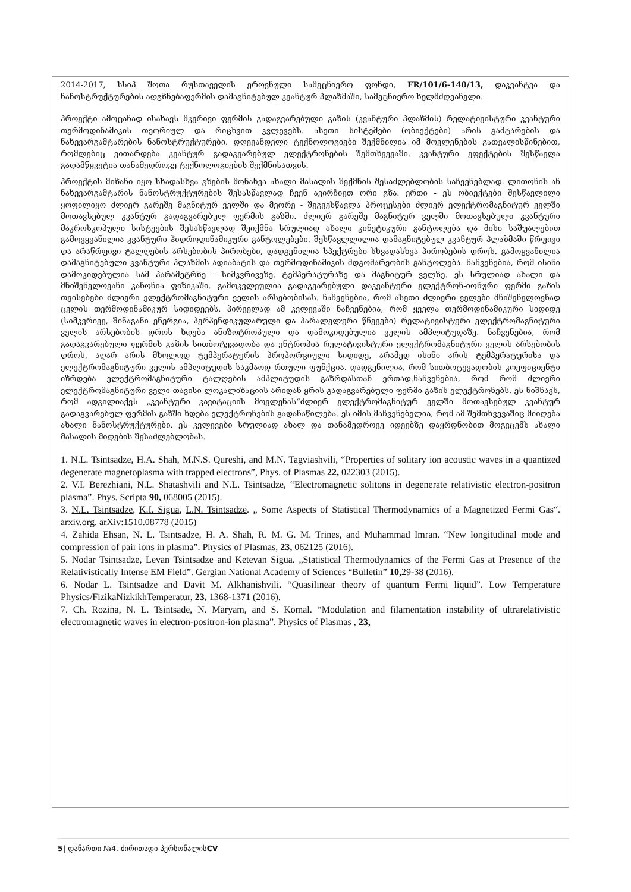2014-2017, სსიპ შოთა რუსთაველის ეროვნული სამეცნიერო ფონდი, FR/101/6-140/13, დაკვანტვა და ნანოსტრუქტურების აღგზნებაფერმის დამაგნიტებულ კვანტურ პლაზმაში, სამეცნიერო ხელმძღვანელი.
პროექტი ამოცანად ისახავს მკვრივი ფერმის გადაგვარებული გაზის (კვანტური პლაზმის) რელატივისტური კვანტური თერმოდინამიკის თეორიულ და რიცხვით კვლევებს. ასეთი სისტემები (ობიექტები) არის გამტარების და ნახევარგამტარების ნანოსტრუქტურები. დღევანდელი ტექნოლოგიები შექმნილია იმ მოვლენების გათვალისწინებით, რომლებიც ვითარდება კვანტურ გადაგვარებულ ელექტრონების შემთხვევაში. კვანტური ეფექტების შესწავლა გადამწყვეტია თანამედროვე ტექნოლოგიების შექმნისათვის.
პროექტის მიზანი იყო სხადასხვა გზების მონახვა ახალი მასალის შექმნის შესაძლებლობის საჩვენებლად. ლითონის ან ნახევარგამტარის ნანოსტრუქტურების შესასწავლად ჩვენ ავირჩიეთ ორი გზა. ერთი - ეს ობიექტები შესწავლილი ყოფილიყო ძლიერ გარეშე მაგნიტურ ველში და მეორე - შეგვესწავლა პროცესები ძლიერ ელექტრომაგნიტურ ველში მოთავსებულ კვანტურ გადაგვარებულ ფერმის გაზში. ძლიერ გარეშე მაგნიტურ ველში მოთავსებული კვანტური მაკროსკოპული სისტეების შესასწავლად შეიქმნა სრულიად ახალი კინეტიკური განტოლება და მისი საშუალებით გამოვყვანილია კვანტური ჰიდროდინამიკური განტოლებები. შესწავლლილია დამაგნიტებულ კვანტურ პლაზმაში წრფივი და არაწრფივი ტალღების არსებობის პირობები, დადგენილია სპექტრები სხვადასხვა პირობების დროს. გამოყვანილია დამაგნიტებული კვანტური პლაზმის ადიაბატის და თერმოდინამიკის მდგომარეობის განტოლება. ნაჩვენებია, რომ ისინი დამოკიდებულია სამ პარამეტრზე - სიმკვრივეზე, ტემპერატურაზე და მაგნიტურ ველზე. ეს სრულიად ახალი და მნიშვნელოვანი კანონია ფიზიკაში. გამოკვლეულია გადაგვარებული დაკვანტური ელექტრონ-იონური ფერმი გაზის თვისებები ძლიერი ელექტრომაგნიტური ველის არსებობისას. ნაჩვენებია, რომ ასეთი ძლიერი ველები მნიშვნელოვნად ცვლის თერმოდინამიკურ სიდიდეებს. პირველად ამ კვლევაში ნაჩვენებია, რომ ყველა თერმოდინამიკური სიდიდე (სიმკვრივე, შინაგანი ენერგია, პერპენდიკულარული და პარალელური წნევები) რელატივისტური ელექტრომაგნიტური ველის არსებობის დროს ხდება ანიზოტროპული და დამოკიდებულია ველის ამპლიტუდაზე. ნაჩვენებია, რომ გადაგვარებული ფერმის გაზის სითბოტევადობა და ენტროპია რელატივისტური ელექტრომაგნიტური ველის არსებობის დროს, აღარ არის მხოლოდ ტემპერატურის პროპორციული სიდიდე, არამედ ისინი არის ტემპერატურისა და ელექტრომაგნიტური ველის ამპლიტუდის საკმაოდ რთული ფუნქცია. დადგენილია, რომ სითბოტევადობის კოეფიციენტი იზრდება ელექტრომაგნიტური ტალღების ამპლიტუდის გაზრდასთან ერთად.ნაჩვენებია, რომ რომ ძლიერი ელექტრომაგნიტური ველი თავისი ლოკალიზაციის არიდან ყრის გადაგვარებული ფერმი გაზის ელექტრონებს. ეს ნიშნავს, რომ ადგილიაქვს „კვანტური კავიტაციის მოვლენას“ძლიერ ელექტრომაგნიტურ ველში მოთავსებულ კვანტურ გადაგვარებულ ფერმის გაზში ხდება ელექტრონების გადანაწილება. ეს იმის მაჩვენებელია, რომ ამ შემთხვევაშიც მიიღება ახალი ნანოსტრუქტურები. ეს კვლევები სრულიად ახალ და თანამედროვე იდეებზე დაყრდნობით მოგვცემს ახალი მასალის მიღების შესაძლებლობას.
1. N.L. Tsintsadze, H.A. Shah, M.N.S. Qureshi, and M.N. Tagviashvili, “Properties of solitary ion acoustic waves in a quantized degenerate magnetoplasma with trapped electrons”, Phys. of Plasmas 22, 022303 (2015).
2. V.I. Berezhiani, N.L. Shatashvili and N.L. Tsintsadze, “Electromagnetic solitons in degenerate relativistic electron-positron plasma”. Phys. Scripta 90, 068005 (2015).
3. N.L. Tsintsadze, K.I. Sigua, L.N. Tsintsadze. „ Some Aspects of Statistical Thermodynamics of a Magnetized Fermi Gas“. arxiv.org. arXiv:1510.08778 (2015)
4. Zahida Ehsan, N. L. Tsintsadze, H. A. Shah, R. M. G. M. Trines, and Muhammad Imran. “New longitudinal mode and compression of pair ions in plasma”. Physics of Plasmas, 23, 062125 (2016).
5. Nodar Tsintsadze, Levan Tsintsadze and Ketevan Sigua. „Statistical Thermodynamics of the Fermi Gas at Presence of the Relativistically Intense EM Field”. Gergian National Academy of Sciences “Bulletin” 10, 29-38 (2016).
6. Nodar L. Tsintsadze and Davit M. Alkhanishvili. “Quasilinear theory of quantum Fermi liquid”. Low Temperature Physics/FizikaNizkikhTemperatur, 23, 1368-1371 (2016).
7. Ch. Rozina, N. L. Tsintsade, N. Maryam, and S. Komal. “Modulation and filamentation instability of ultrarelativistic electromagnetic waves in electron-positron-ion plasma”. Physics of Plasmas , 23,
5| დანართი №4. ძირითადი პერსონალისCV